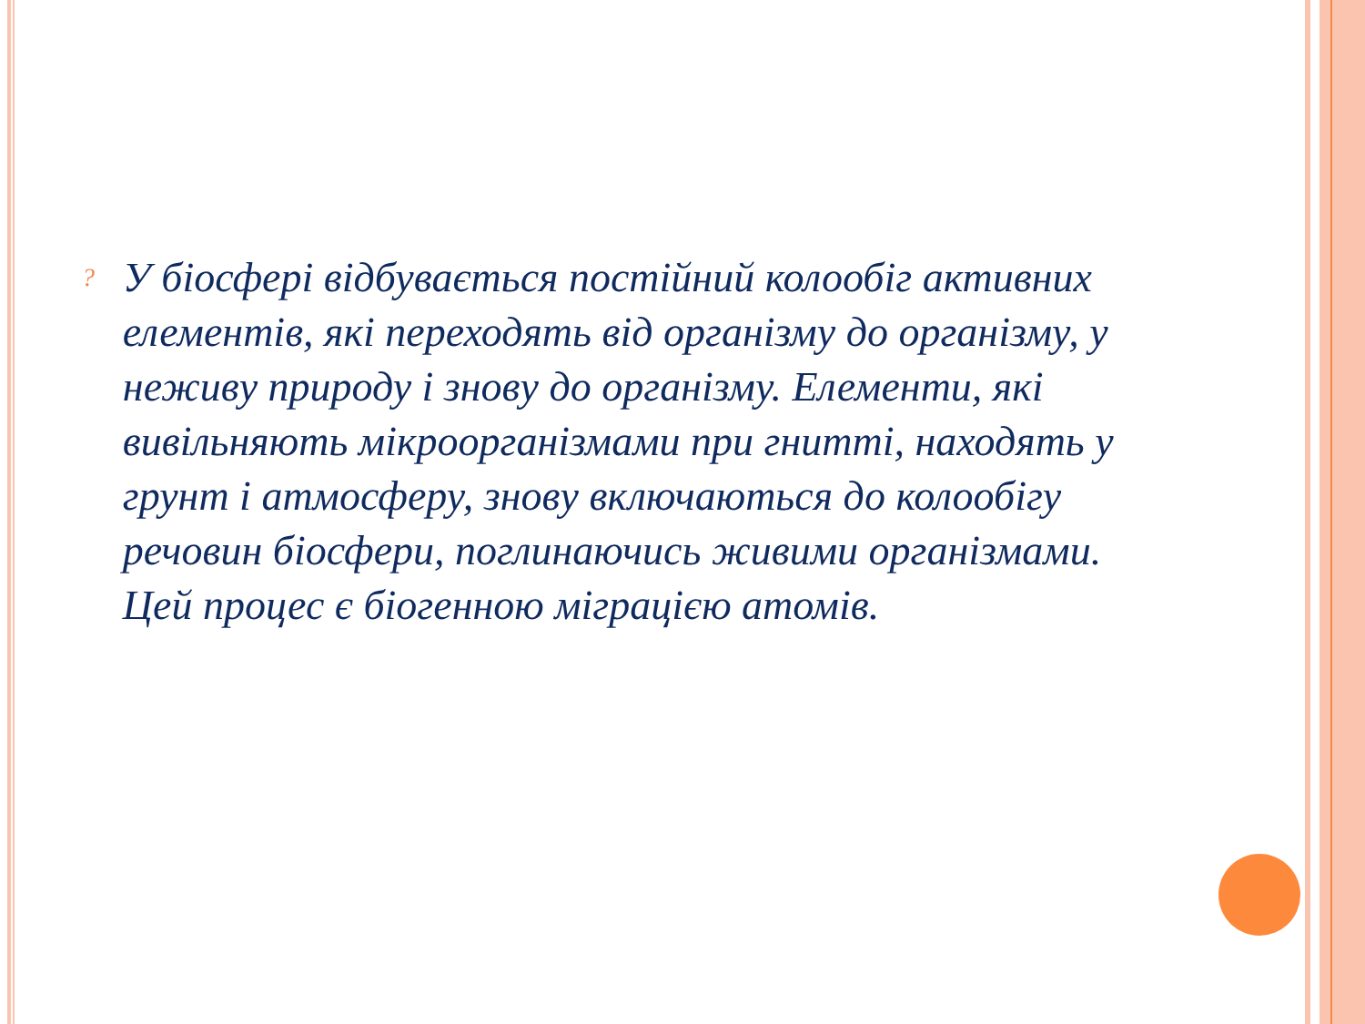?
У біосфері відбувається постійний колообіг активних елементів, які переходять від організму до організму, у неживу природу і знову до організму. Елементи, які вивільняють мікроорганізмами при гнитті, находять у грунт і атмосферу, знову включаються до колообігу речовин біосфери, поглинаючись живими організмами. Цей процес є біогенною міграцією атомів.